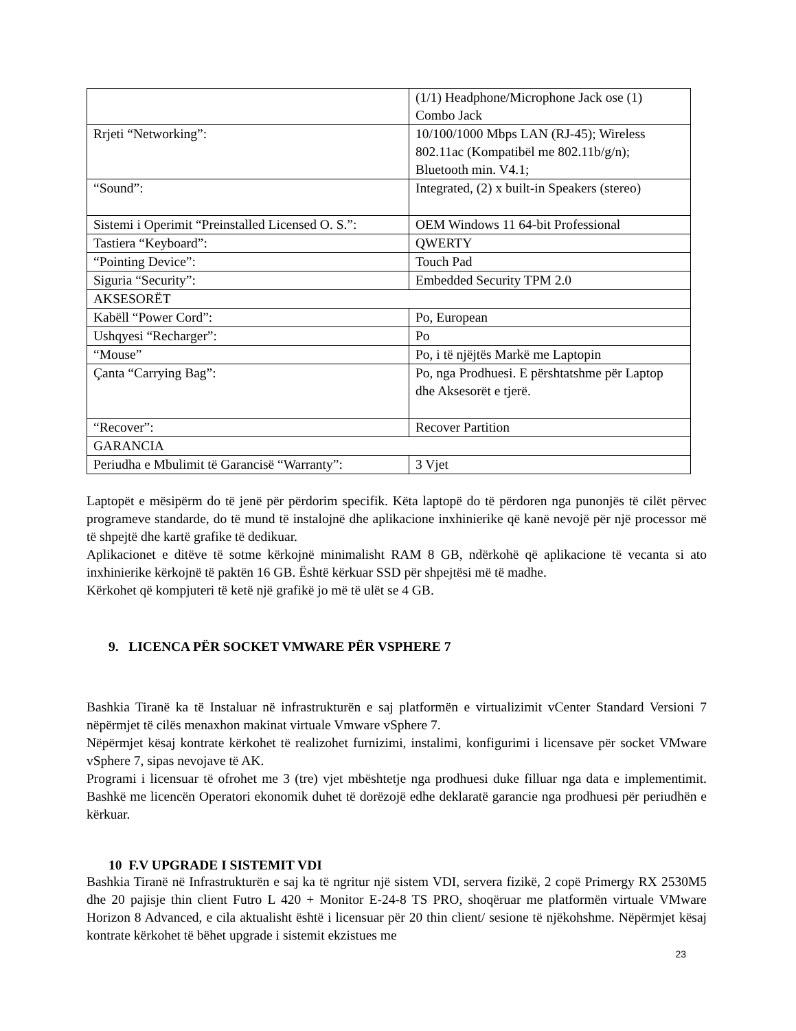| | (1/1) Headphone/Microphone Jack ose (1) Combo Jack |
| Rrjeti “Networking”: | 10/100/1000 Mbps LAN (RJ-45); Wireless 802.11ac (Kompatibël me 802.11b/g/n); Bluetooth min. V4.1; |
| “Sound”: | Integrated, (2) x built-in Speakers (stereo) |
| Sistemi i Operimit “Preinstalled Licensed O. S.”: | OEM Windows 11 64-bit Professional |
| Tastiera “Keyboard”: | QWERTY |
| “Pointing Device”: | Touch Pad |
| Siguria “Security”: | Embedded Security TPM 2.0 |
| AKSESORËT | |
| Kabëll “Power Cord”: | Po, European |
| Ushqyesi “Recharger”: | Po |
| “Mouse” | Po, i të njëjtës Markë me Laptopin |
| Çanta “Carrying Bag”: | Po, nga Prodhuesi. E përshtatshme për Laptop dhe Aksesorët e tjerë. |
| “Recover”: | Recover Partition |
| GARANCIA | |
| Periudha e Mbulimit të Garancisë “Warranty”: | 3 Vjet |
Laptopët e mësipërm do të jenë për përdorim specifik. Këta laptopë do të përdoren nga punonjës të cilët përvec programeve standarde, do të mund të instalojnë dhe aplikacione inxhinierike që kanë nevojë për një processor më të shpejtë dhe kartë grafike të dedikuar.
Aplikacionet e ditëve të sotme kërkojnë minimalisht RAM 8 GB, ndërkohë që aplikacione të vecanta si ato inxhinierike kërkojnë të paktën 16 GB. Është kërkuar SSD për shpejtësi më të madhe.
Kërkohet që kompjuteri të ketë një grafikë jo më të ulët se 4 GB.
9. LICENCA PËR SOCKET VMWARE PËR VSPHERE 7
Bashkia Tiranë ka të Instaluar në infrastrukturën e saj platformën e virtualizimit vCenter Standard Versioni 7 nëpërmjet të cilës menaxhon makinat virtuale Vmware vSphere 7.
Nëpërmjet kësaj kontrate kërkohet të realizohet furnizimi, instalimi, konfigurimi i licensave për socket VMware vSphere 7, sipas nevojave të AK.
Programi i licensuar të ofrohet me 3 (tre) vjet mbështetje nga prodhuesi duke filluar nga data e implementimit. Bashkë me licencën Operatori ekonomik duhet të dorëzojë edhe deklaratë garancie nga prodhuesi për periudhën e kërkuar.
10 F.V UPGRADE I SISTEMIT VDI
Bashkia Tiranë në Infrastrukturën e saj ka të ngritur një sistem VDI, servera fizikë, 2 copë Primergy RX 2530M5 dhe 20 pajisje thin client Futro L 420 + Monitor E-24-8 TS PRO, shoqëruar me platformën virtuale VMware Horizon 8 Advanced, e cila aktualisht është i licensuar për 20 thin client/ sesione të njëkohshme. Nëpërmjet kësaj kontrate kërkohet të bëhet upgrade i sistemit ekzistues me
23